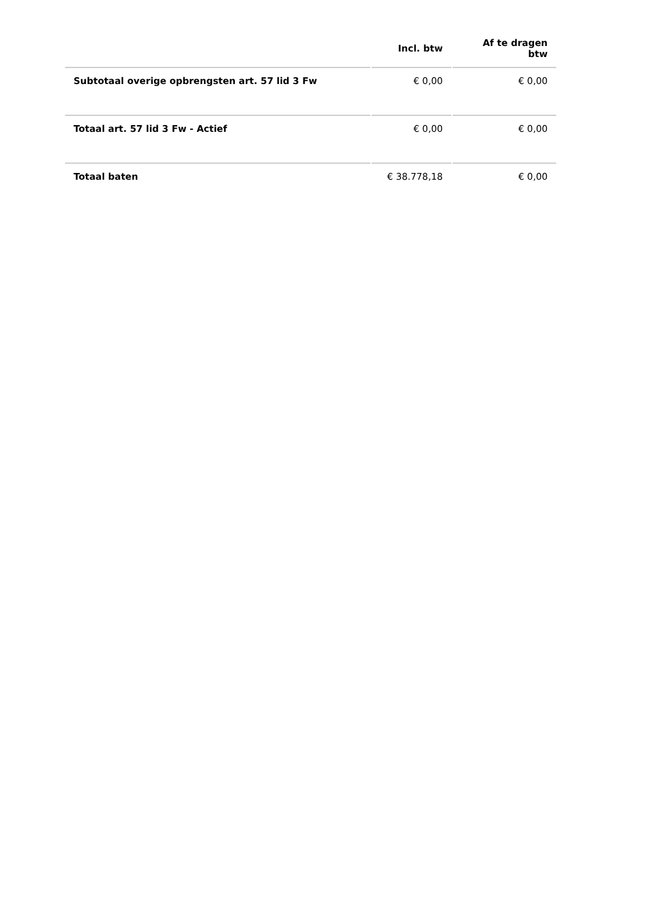| | Incl. btw | Af te dragen btw |
| --- | --- | --- |
| Subtotaal overige opbrengsten art. 57 lid 3 Fw | € 0,00 | € 0,00 |
| Totaal art. 57 lid 3 Fw - Actief | € 0,00 | € 0,00 |
| Totaal baten | € 38.778,18 | € 0,00 |